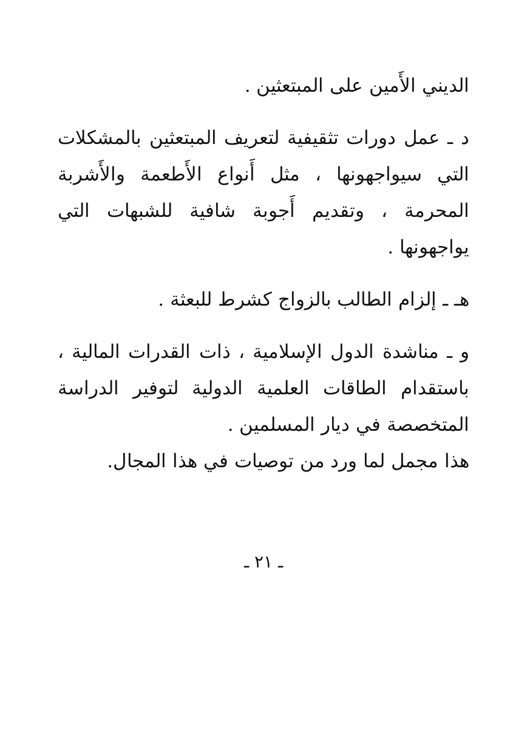الديني الأَمين على المبتعثين .
د ـ عمل دورات تثقيفية لتعريف المبتعثين بالمشكلات التي سيواجهونها ، مثل أَنواع الأَطعمة والأَشربة المحرمة ، وتقديم أَجوبة شافية للشبهات التي يواجهونها .
هـ ـ إلزام الطالب بالزواج كشرط للبعثة .
و ـ مناشدة الدول الإسلامية ، ذات القدرات المالية ، باستقدام الطاقات العلمية الدولية لتوفير الدراسة المتخصصة في ديار المسلمين .
هذا مجمل لما ورد من توصيات في هذا المجال.
ـ ٢١ ـ